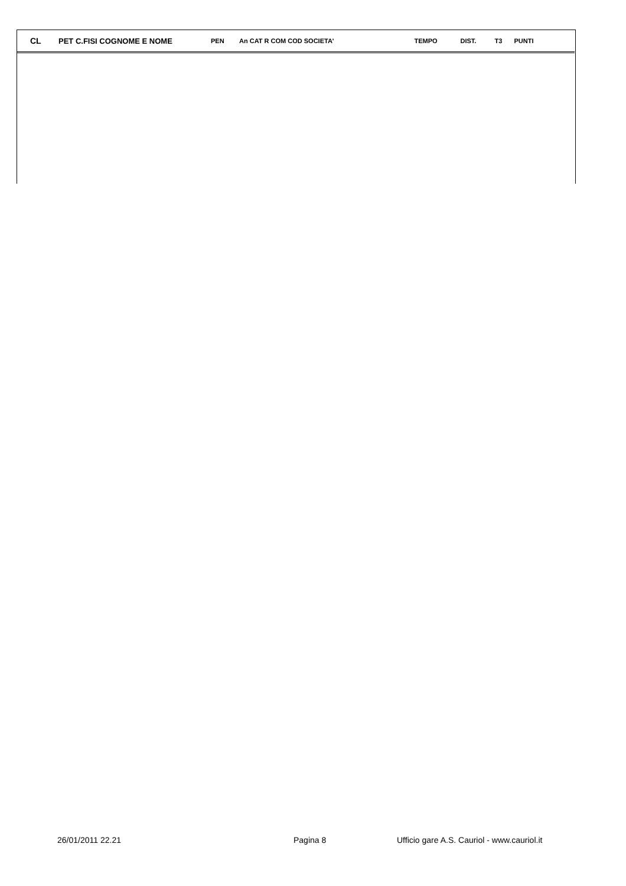| CL | PET C.FISI COGNOME E NOME | PEN | An CAT R COM COD SOCIETA' | | TEMPO | DIST. | T3 | PUNTI |
| --- | --- | --- | --- | --- | --- | --- | --- | --- |
26/01/2011 22.21 Pagina 8 Ufficio gare A.S. Cauriol - www.cauriol.it